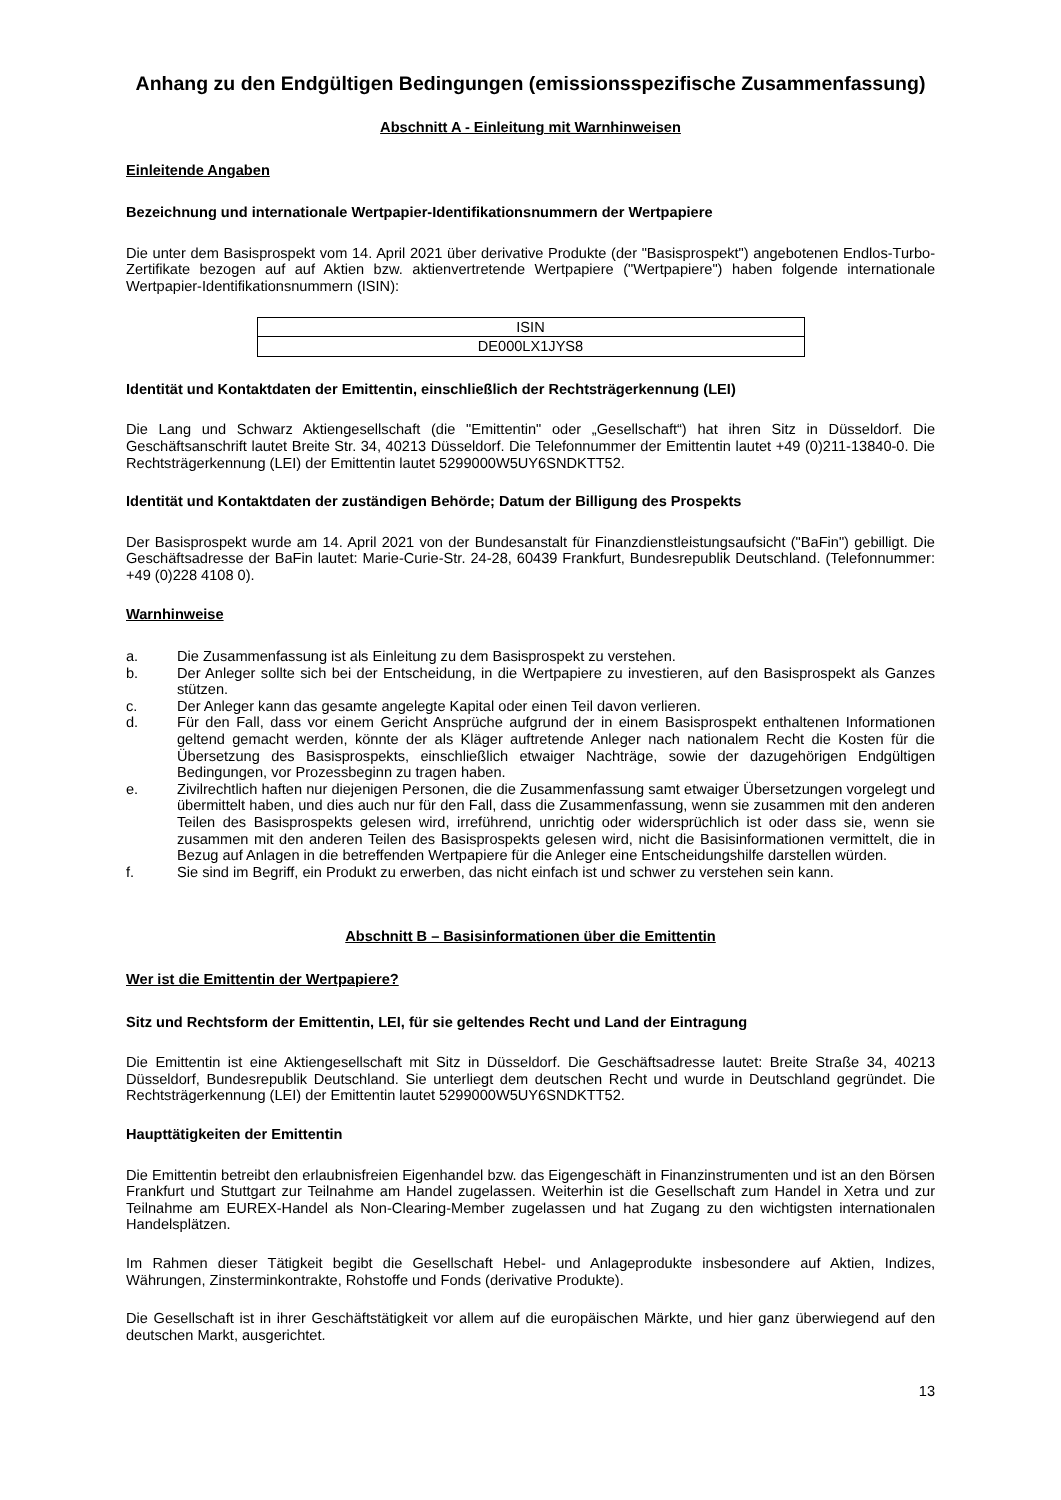Anhang zu den Endgültigen Bedingungen (emissionsspezifische Zusammenfassung)
Abschnitt A - Einleitung mit Warnhinweisen
Einleitende Angaben
Bezeichnung und internationale Wertpapier-Identifikationsnummern der Wertpapiere
Die unter dem Basisprospekt vom 14. April 2021 über derivative Produkte (der "Basisprospekt") angebotenen Endlos-Turbo-Zertifikate bezogen auf auf Aktien bzw. aktienvertretende Wertpapiere ("Wertpapiere") haben folgende internationale Wertpapier-Identifikationsnummern (ISIN):
| ISIN |
| --- |
| DE000LX1JYS8 |
Identität und Kontaktdaten der Emittentin, einschließlich der Rechtsträgerkennung (LEI)
Die Lang und Schwarz Aktiengesellschaft (die "Emittentin" oder „Gesellschaft“) hat ihren Sitz in Düsseldorf. Die Geschäftsanschrift lautet Breite Str. 34, 40213 Düsseldorf. Die Telefonnummer der Emittentin lautet +49 (0)211-13840-0. Die Rechtsträgerkennung (LEI) der Emittentin lautet 5299000W5UY6SNDKTT52.
Identität und Kontaktdaten der zuständigen Behörde; Datum der Billigung des Prospekts
Der Basisprospekt wurde am 14. April 2021 von der Bundesanstalt für Finanzdienstleistungsaufsicht ("BaFin") gebilligt. Die Geschäftsadresse der BaFin lautet: Marie-Curie-Str. 24-28, 60439 Frankfurt, Bundesrepublik Deutschland. (Telefonnummer: +49 (0)228 4108 0).
Warnhinweise
a. Die Zusammenfassung ist als Einleitung zu dem Basisprospekt zu verstehen.
b. Der Anleger sollte sich bei der Entscheidung, in die Wertpapiere zu investieren, auf den Basisprospekt als Ganzes stützen.
c. Der Anleger kann das gesamte angelegte Kapital oder einen Teil davon verlieren.
d. Für den Fall, dass vor einem Gericht Ansprüche aufgrund der in einem Basisprospekt enthaltenen Informationen geltend gemacht werden, könnte der als Kläger auftretende Anleger nach nationalem Recht die Kosten für die Übersetzung des Basisprospekts, einschließlich etwaiger Nachträge, sowie der dazugehörigen Endgültigen Bedingungen, vor Prozessbeginn zu tragen haben.
e. Zivilrechtlich haften nur diejenigen Personen, die die Zusammenfassung samt etwaiger Übersetzungen vorgelegt und übermittelt haben, und dies auch nur für den Fall, dass die Zusammenfassung, wenn sie zusammen mit den anderen Teilen des Basisprospekts gelesen wird, irreführend, unrichtig oder widersprüchlich ist oder dass sie, wenn sie zusammen mit den anderen Teilen des Basisprospekts gelesen wird, nicht die Basisinformationen vermittelt, die in Bezug auf Anlagen in die betreffenden Wertpapiere für die Anleger eine Entscheidungshilfe darstellen würden.
f. Sie sind im Begriff, ein Produkt zu erwerben, das nicht einfach ist und schwer zu verstehen sein kann.
Abschnitt B – Basisinformationen über die Emittentin
Wer ist die Emittentin der Wertpapiere?
Sitz und Rechtsform der Emittentin, LEI, für sie geltendes Recht und Land der Eintragung
Die Emittentin ist eine Aktiengesellschaft mit Sitz in Düsseldorf. Die Geschäftsadresse lautet: Breite Straße 34, 40213 Düsseldorf, Bundesrepublik Deutschland. Sie unterliegt dem deutschen Recht und wurde in Deutschland gegründet. Die Rechtsträgerkennung (LEI) der Emittentin lautet 5299000W5UY6SNDKTT52.
Haupttätigkeiten der Emittentin
Die Emittentin betreibt den erlaubnisfreien Eigenhandel bzw. das Eigengeschäft in Finanzinstrumenten und ist an den Börsen Frankfurt und Stuttgart zur Teilnahme am Handel zugelassen. Weiterhin ist die Gesellschaft zum Handel in Xetra und zur Teilnahme am EUREX-Handel als Non-Clearing-Member zugelassen und hat Zugang zu den wichtigsten internationalen Handelsplätzen.
Im Rahmen dieser Tätigkeit begibt die Gesellschaft Hebel- und Anlageprodukte insbesondere auf Aktien, Indizes, Währungen, Zinsterminkontrakte, Rohstoffe und Fonds (derivative Produkte).
Die Gesellschaft ist in ihrer Geschäftstätigkeit vor allem auf die europäischen Märkte, und hier ganz überwiegend auf den deutschen Markt, ausgerichtet.
13